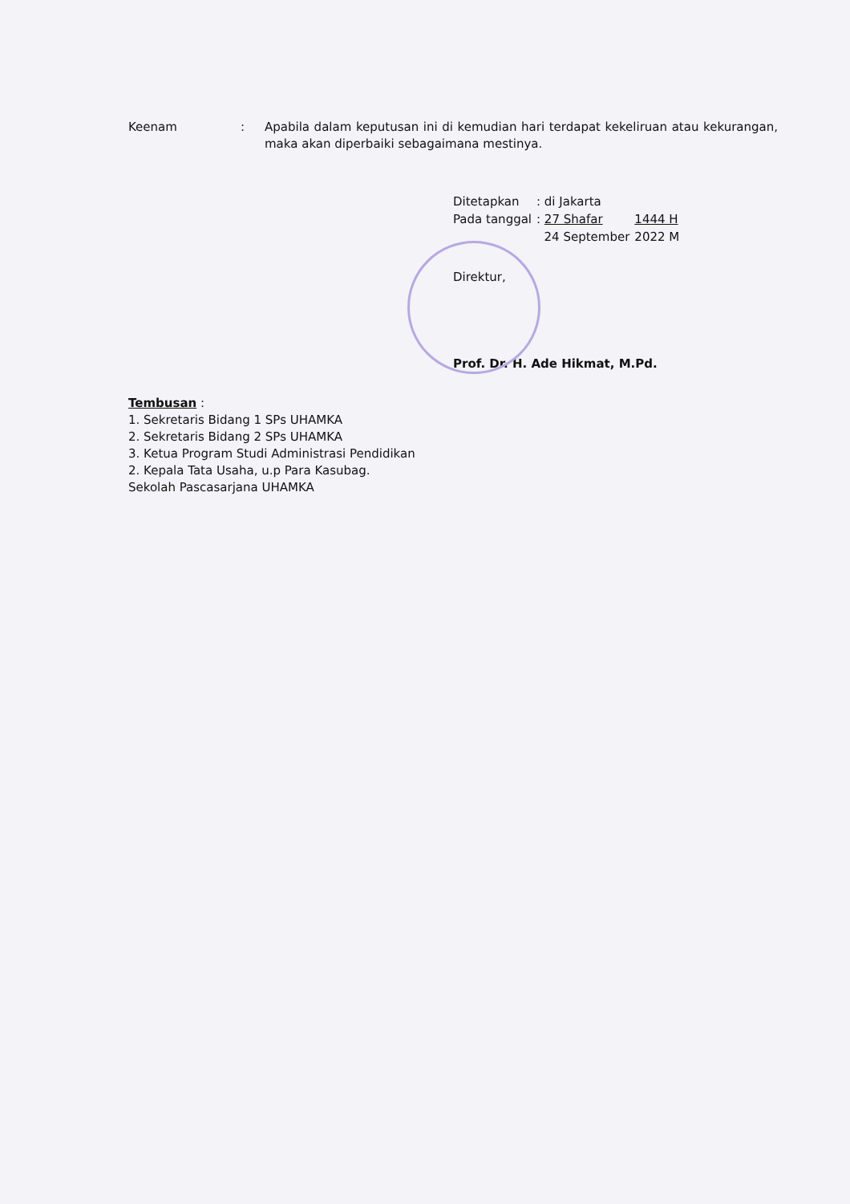Keenam : Apabila dalam keputusan ini di kemudian hari terdapat kekeliruan atau kekurangan, maka akan diperbaiki sebagaimana mestinya.
| Ditetapkan | : di Jakarta | |
| Pada tanggal | : 27 Shafar | 1444 H |
| | 24 September | 2022 M |
Direktur,
Prof. Dr. H. Ade Hikmat, M.Pd.
Tembusan :
1. Sekretaris Bidang 1 SPs UHAMKA
2. Sekretaris Bidang 2 SPs UHAMKA
3. Ketua Program Studi Administrasi Pendidikan
2. Kepala Tata Usaha, u.p Para Kasubag.
Sekolah Pascasarjana UHAMKA